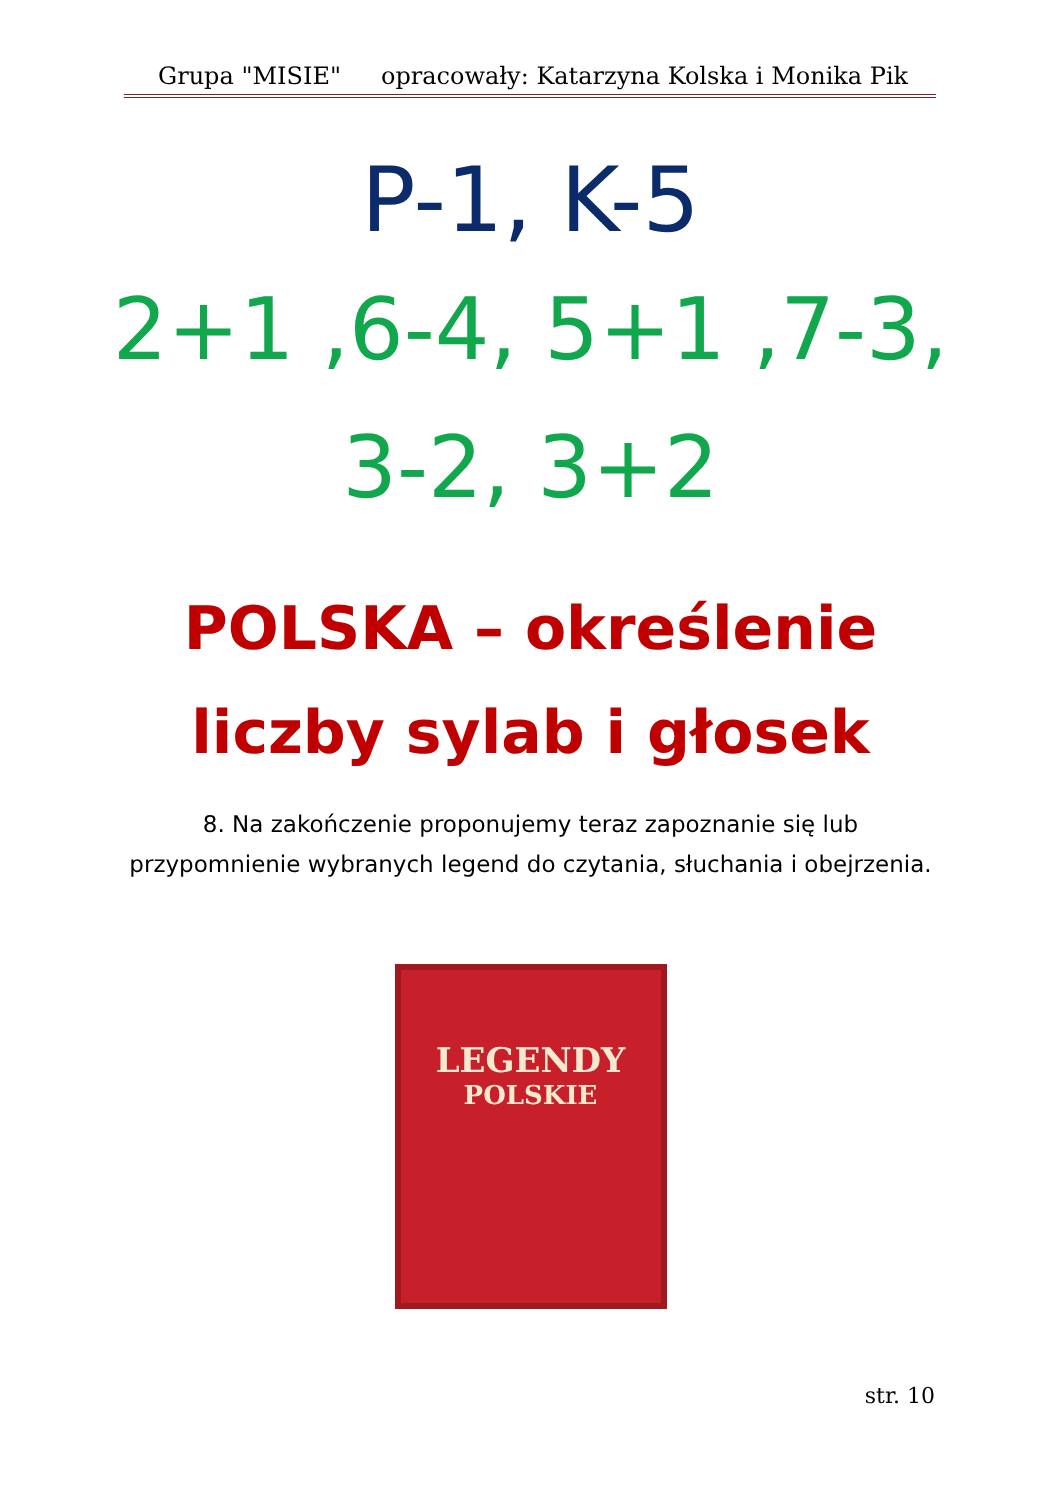Grupa "MISIE" opracowały: Katarzyna Kolska i Monika Pik
P-1, K-5
2+1 ,6-4, 5+1 ,7-3,
3-2, 3+2
POLSKA – określenie
liczby sylab i głosek
8. Na zakończenie proponujemy teraz zapoznanie się lub
przypomnienie wybranych legend do czytania, słuchania i obejrzenia.
LEGENDY
POLSKIE
str. 10